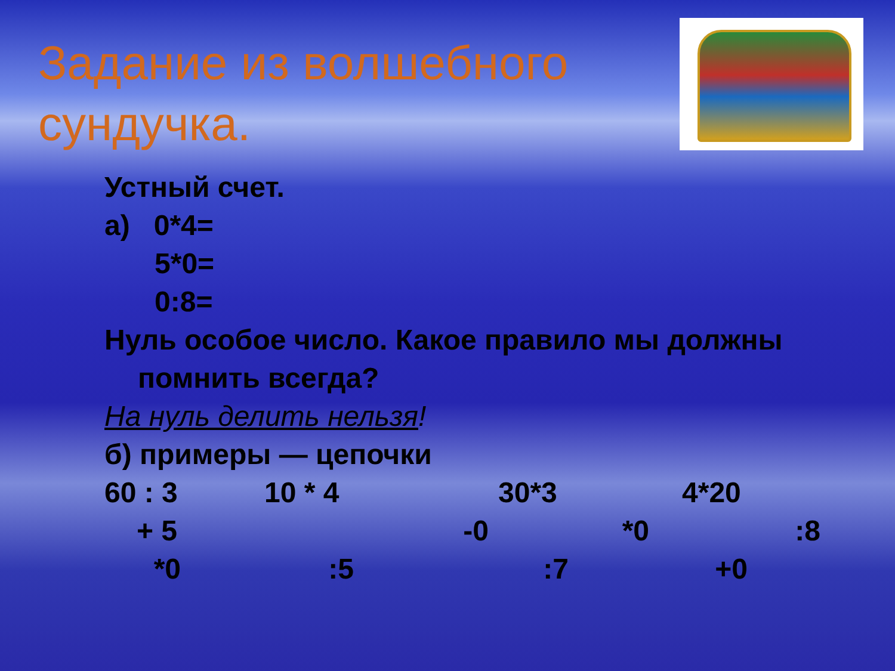Задание из волшебного сундучка.
Устный счет.
а) 0*4=
5*0=
0:8=
Нуль особое число. Какое правило мы должны
помнить всегда?
На нуль делить нельзя!
б) примеры — цепочки
60 : 3 10 * 4 30*3 4*20
+ 5 -0 *0:8
*0:5:7 +0